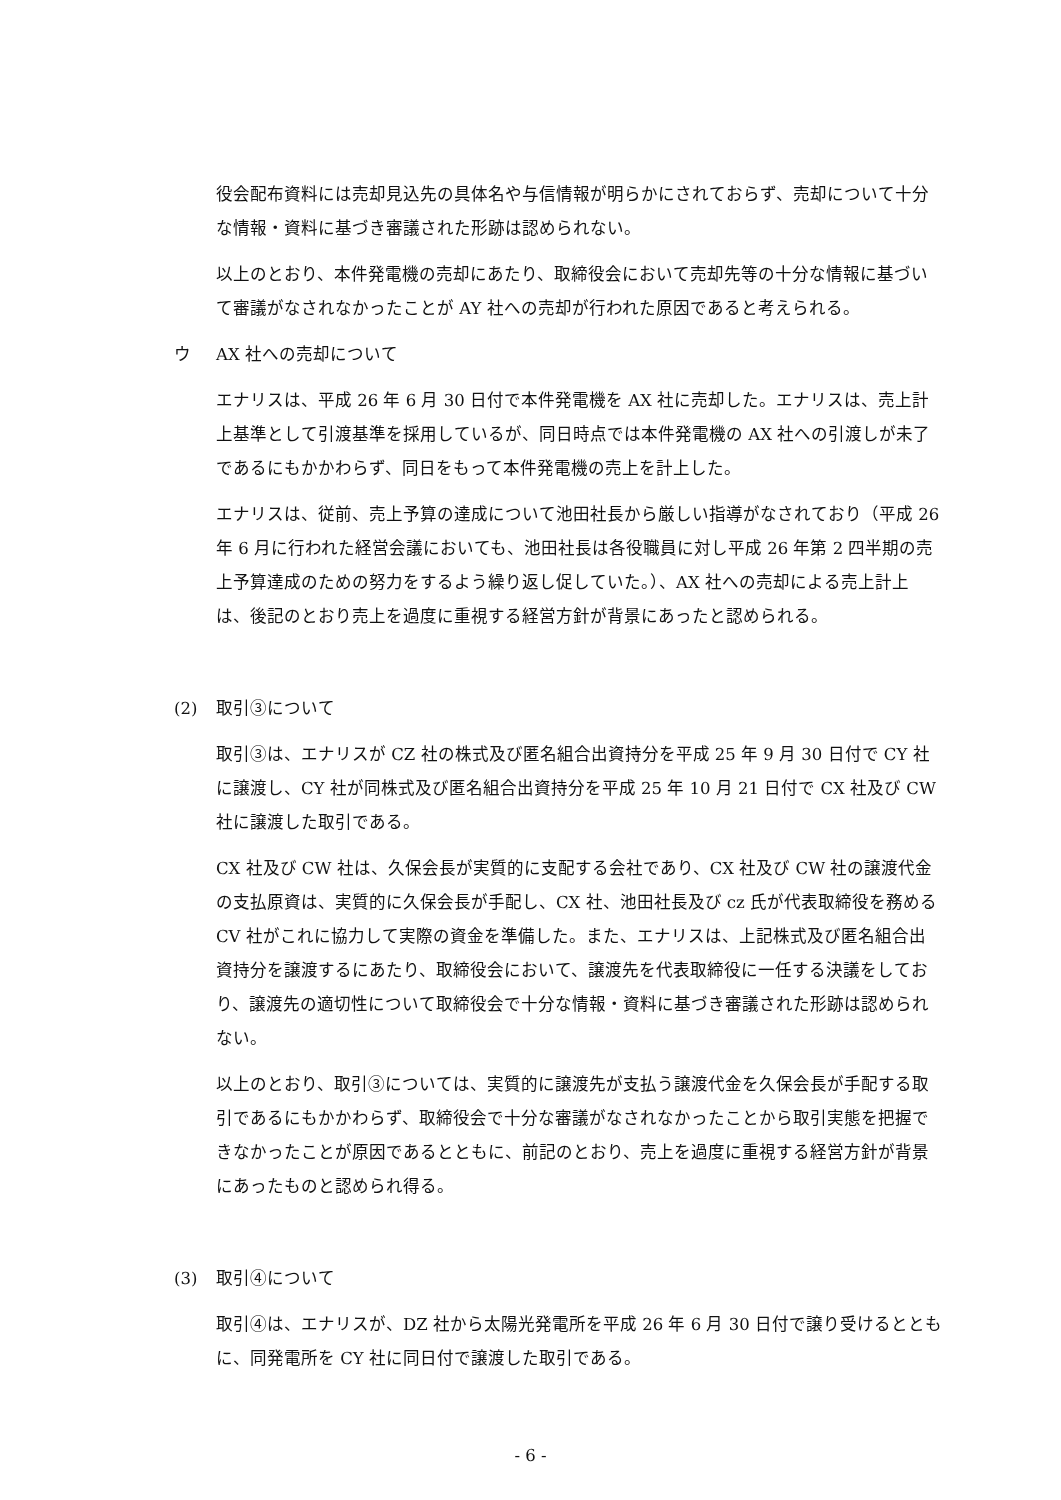役会配布資料には売却見込先の具体名や与信情報が明らかにされておらず、売却について十分な情報・資料に基づき審議された形跡は認められない。
以上のとおり、本件発電機の売却にあたり、取締役会において売却先等の十分な情報に基づいて審議がなされなかったことが AY 社への売却が行われた原因であると考えられる。
ウ AX 社への売却について
エナリスは、平成 26 年 6 月 30 日付で本件発電機を AX 社に売却した。エナリスは、売上計上基準として引渡基準を採用しているが、同日時点では本件発電機の AX 社への引渡しが未了であるにもかかわらず、同日をもって本件発電機の売上を計上した。
エナリスは、従前、売上予算の達成について池田社長から厳しい指導がなされており（平成 26 年 6 月に行われた経営会議においても、池田社長は各役職員に対し平成 26 年第 2 四半期の売上予算達成のための努力をするよう繰り返し促していた。）、AX 社への売却による売上計上は、後記のとおり売上を過度に重視する経営方針が背景にあったと認められる。
(2) 取引③について
取引③は、エナリスが CZ 社の株式及び匿名組合出資持分を平成 25 年 9 月 30 日付で CY 社に譲渡し、CY 社が同株式及び匿名組合出資持分を平成 25 年 10 月 21 日付で CX 社及び CW 社に譲渡した取引である。
CX 社及び CW 社は、久保会長が実質的に支配する会社であり、CX 社及び CW 社の譲渡代金の支払原資は、実質的に久保会長が手配し、CX 社、池田社長及び cz 氏が代表取締役を務める CV 社がこれに協力して実際の資金を準備した。また、エナリスは、上記株式及び匿名組合出資持分を譲渡するにあたり、取締役会において、譲渡先を代表取締役に一任する決議をしており、譲渡先の適切性について取締役会で十分な情報・資料に基づき審議された形跡は認められない。
以上のとおり、取引③については、実質的に譲渡先が支払う譲渡代金を久保会長が手配する取引であるにもかかわらず、取締役会で十分な審議がなされなかったことから取引実態を把握できなかったことが原因であるとともに、前記のとおり、売上を過度に重視する経営方針が背景にあったものと認められ得る。
(3) 取引④について
取引④は、エナリスが、DZ 社から太陽光発電所を平成 26 年 6 月 30 日付で譲り受けるとともに、同発電所を CY 社に同日付で譲渡した取引である。
- 6 -